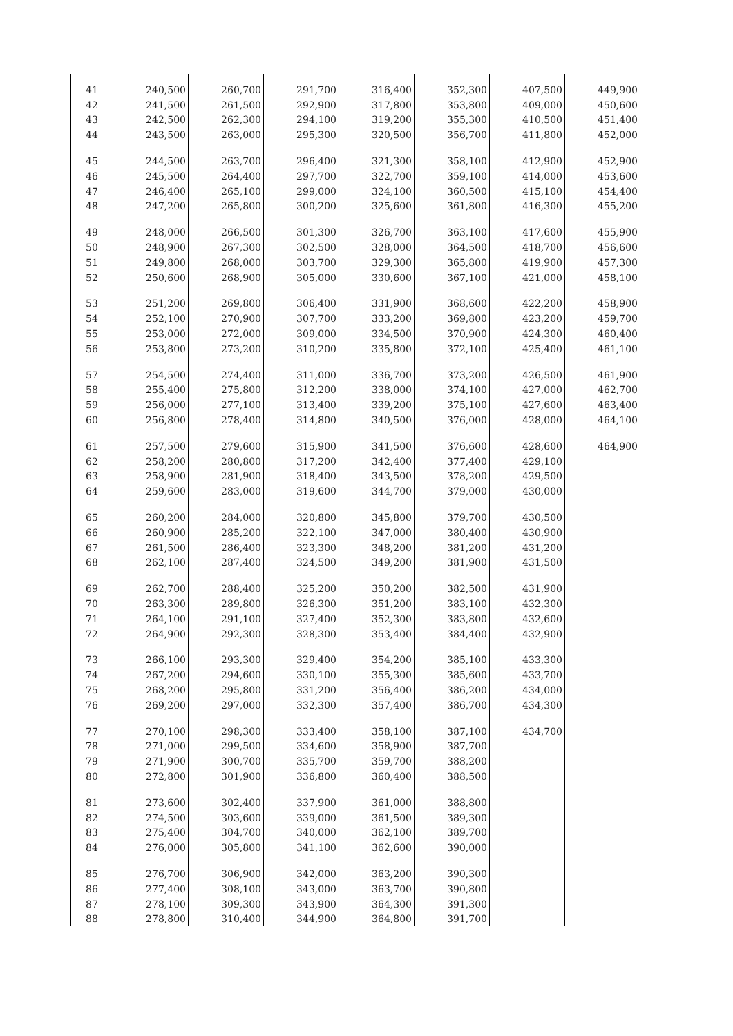| 41 | 240,500 | 260,700 | 291,700 | 316,400 | 352,300 | 407,500 | 449,900 |
| 42 | 241,500 | 261,500 | 292,900 | 317,800 | 353,800 | 409,000 | 450,600 |
| 43 | 242,500 | 262,300 | 294,100 | 319,200 | 355,300 | 410,500 | 451,400 |
| 44 | 243,500 | 263,000 | 295,300 | 320,500 | 356,700 | 411,800 | 452,000 |
| 45 | 244,500 | 263,700 | 296,400 | 321,300 | 358,100 | 412,900 | 452,900 |
| 46 | 245,500 | 264,400 | 297,700 | 322,700 | 359,100 | 414,000 | 453,600 |
| 47 | 246,400 | 265,100 | 299,000 | 324,100 | 360,500 | 415,100 | 454,400 |
| 48 | 247,200 | 265,800 | 300,200 | 325,600 | 361,800 | 416,300 | 455,200 |
| 49 | 248,000 | 266,500 | 301,300 | 326,700 | 363,100 | 417,600 | 455,900 |
| 50 | 248,900 | 267,300 | 302,500 | 328,000 | 364,500 | 418,700 | 456,600 |
| 51 | 249,800 | 268,000 | 303,700 | 329,300 | 365,800 | 419,900 | 457,300 |
| 52 | 250,600 | 268,900 | 305,000 | 330,600 | 367,100 | 421,000 | 458,100 |
| 53 | 251,200 | 269,800 | 306,400 | 331,900 | 368,600 | 422,200 | 458,900 |
| 54 | 252,100 | 270,900 | 307,700 | 333,200 | 369,800 | 423,200 | 459,700 |
| 55 | 253,000 | 272,000 | 309,000 | 334,500 | 370,900 | 424,300 | 460,400 |
| 56 | 253,800 | 273,200 | 310,200 | 335,800 | 372,100 | 425,400 | 461,100 |
| 57 | 254,500 | 274,400 | 311,000 | 336,700 | 373,200 | 426,500 | 461,900 |
| 58 | 255,400 | 275,800 | 312,200 | 338,000 | 374,100 | 427,000 | 462,700 |
| 59 | 256,000 | 277,100 | 313,400 | 339,200 | 375,100 | 427,600 | 463,400 |
| 60 | 256,800 | 278,400 | 314,800 | 340,500 | 376,000 | 428,000 | 464,100 |
| 61 | 257,500 | 279,600 | 315,900 | 341,500 | 376,600 | 428,600 | 464,900 |
| 62 | 258,200 | 280,800 | 317,200 | 342,400 | 377,400 | 429,100 | |
| 63 | 258,900 | 281,900 | 318,400 | 343,500 | 378,200 | 429,500 | |
| 64 | 259,600 | 283,000 | 319,600 | 344,700 | 379,000 | 430,000 | |
| 65 | 260,200 | 284,000 | 320,800 | 345,800 | 379,700 | 430,500 | |
| 66 | 260,900 | 285,200 | 322,100 | 347,000 | 380,400 | 430,900 | |
| 67 | 261,500 | 286,400 | 323,300 | 348,200 | 381,200 | 431,200 | |
| 68 | 262,100 | 287,400 | 324,500 | 349,200 | 381,900 | 431,500 | |
| 69 | 262,700 | 288,400 | 325,200 | 350,200 | 382,500 | 431,900 | |
| 70 | 263,300 | 289,800 | 326,300 | 351,200 | 383,100 | 432,300 | |
| 71 | 264,100 | 291,100 | 327,400 | 352,300 | 383,800 | 432,600 | |
| 72 | 264,900 | 292,300 | 328,300 | 353,400 | 384,400 | 432,900 | |
| 73 | 266,100 | 293,300 | 329,400 | 354,200 | 385,100 | 433,300 | |
| 74 | 267,200 | 294,600 | 330,100 | 355,300 | 385,600 | 433,700 | |
| 75 | 268,200 | 295,800 | 331,200 | 356,400 | 386,200 | 434,000 | |
| 76 | 269,200 | 297,000 | 332,300 | 357,400 | 386,700 | 434,300 | |
| 77 | 270,100 | 298,300 | 333,400 | 358,100 | 387,100 | 434,700 | |
| 78 | 271,000 | 299,500 | 334,600 | 358,900 | 387,700 | | |
| 79 | 271,900 | 300,700 | 335,700 | 359,700 | 388,200 | | |
| 80 | 272,800 | 301,900 | 336,800 | 360,400 | 388,500 | | |
| 81 | 273,600 | 302,400 | 337,900 | 361,000 | 388,800 | | |
| 82 | 274,500 | 303,600 | 339,000 | 361,500 | 389,300 | | |
| 83 | 275,400 | 304,700 | 340,000 | 362,100 | 389,700 | | |
| 84 | 276,000 | 305,800 | 341,100 | 362,600 | 390,000 | | |
| 85 | 276,700 | 306,900 | 342,000 | 363,200 | 390,300 | | |
| 86 | 277,400 | 308,100 | 343,000 | 363,700 | 390,800 | | |
| 87 | 278,100 | 309,300 | 343,900 | 364,300 | 391,300 | | |
| 88 | 278,800 | 310,400 | 344,900 | 364,800 | 391,700 | | |